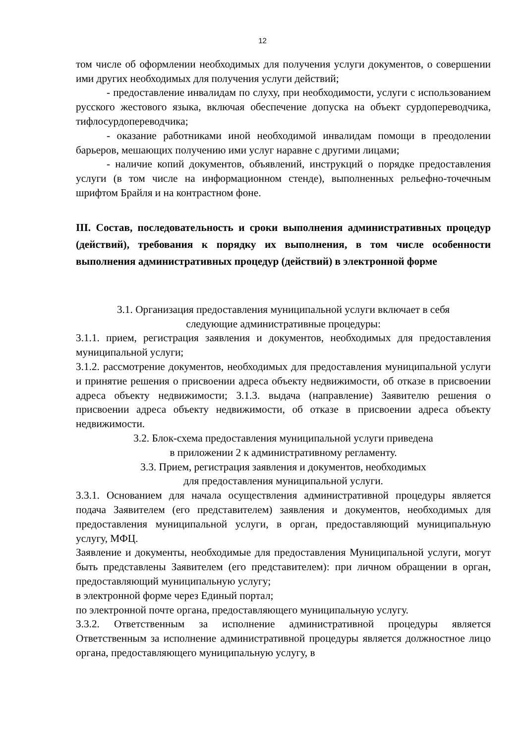12
том числе об оформлении необходимых для получения услуги документов, о совершении ими других необходимых для получения услуги действий;
- предоставление инвалидам по слуху, при необходимости, услуги с использованием русского жестового языка, включая обеспечение допуска на объект сурдопереводчика, тифлосурдопереводчика;
- оказание работниками иной необходимой инвалидам помощи в преодолении барьеров, мешающих получению ими услуг наравне с другими лицами;
- наличие копий документов, объявлений, инструкций о порядке предоставления услуги (в том числе на информационном стенде), выполненных рельефно-точечным шрифтом Брайля и на контрастном фоне.
III. Состав, последовательность и сроки выполнения административных процедур (действий), требования к порядку их выполнения, в том числе особенности выполнения административных процедур (действий) в электронной форме
3.1. Организация предоставления муниципальной услуги включает в себя
следующие административные процедуры:
3.1.1. прием, регистрация заявления и документов, необходимых для предоставления муниципальной услуги;
3.1.2. рассмотрение документов, необходимых для предоставления муниципальной услуги и принятие решения о присвоении адреса объекту недвижимости, об отказе в присвоении адреса объекту недвижимости; 3.1.3. выдача (направление) Заявителю решения о присвоении адреса объекту недвижимости, об отказе в присвоении адреса объекту недвижимости.
3.2. Блок-схема предоставления муниципальной услуги приведена
в приложении 2 к административному регламенту.
3.3. Прием, регистрация заявления и документов, необходимых
для предоставления муниципальной услуги.
3.3.1. Основанием для начала осуществления административной процедуры является подача Заявителем (его представителем) заявления и документов, необходимых для предоставления муниципальной услуги, в орган, предоставляющий муниципальную услугу, МФЦ.
Заявление и документы, необходимые для предоставления Муниципальной услуги, могут быть представлены Заявителем (его представителем): при личном обращении в орган, предоставляющий муниципальную услугу;
в электронной форме через Единый портал;
по электронной почте органа, предоставляющего муниципальную услугу.
3.3.2. Ответственным за исполнение административной процедуры является Ответственным за исполнение административной процедуры является должностное лицо органа, предоставляющего муниципальную услугу, в